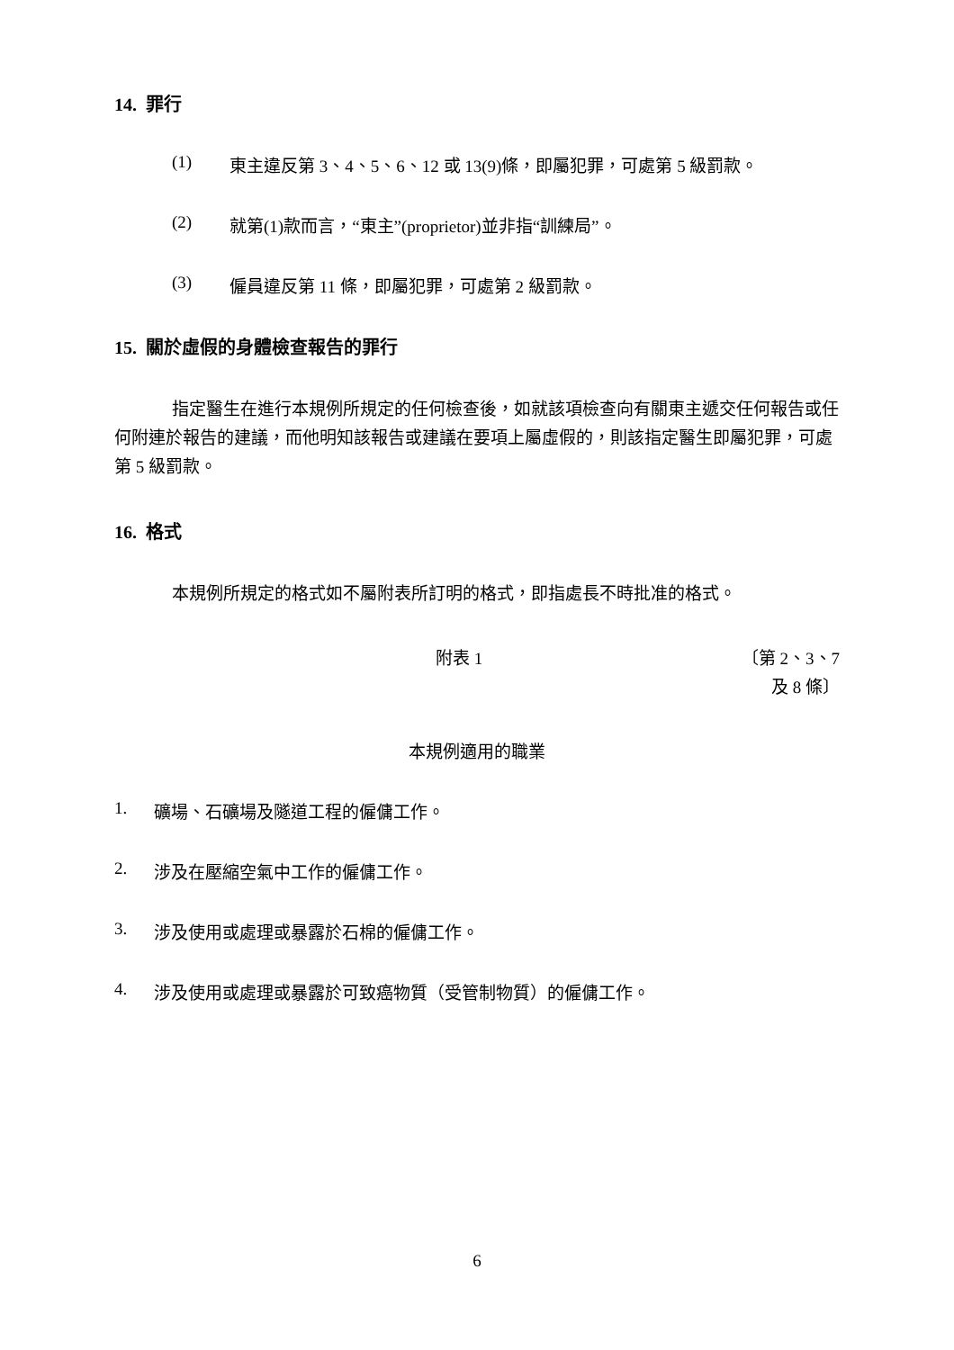14. 罪行
(1) 東主違反第 3、4、5、6、12 或 13(9)條，即屬犯罪，可處第 5 級罰款。
(2) 就第(1)款而言，“東主”(proprietor)並非指“訓練局”。
(3) 僱員違反第 11 條，即屬犯罪，可處第 2 級罰款。
15. 關於虛假的身體檢查報告的罪行
指定醫生在進行本規例所規定的任何檢查後，如就該項檢查向有關東主遞交任何報告或任何附連於報告的建議，而他明知該報告或建議在要項上屬虛假的，則該指定醫生即屬犯罪，可處第 5 級罰款。
16. 格式
本規例所規定的格式如不屬附表所訂明的格式，即指處長不時批准的格式。
附表 1
〔第 2、3、7
及 8 條〕
本規例適用的職業
1. 礦場、石礦場及隧道工程的僱傭工作。
2. 涉及在壓縮空氣中工作的僱傭工作。
3. 涉及使用或處理或暴露於石棉的僱傭工作。
4. 涉及使用或處理或暴露於可致癌物質（受管制物質）的僱傭工作。
6